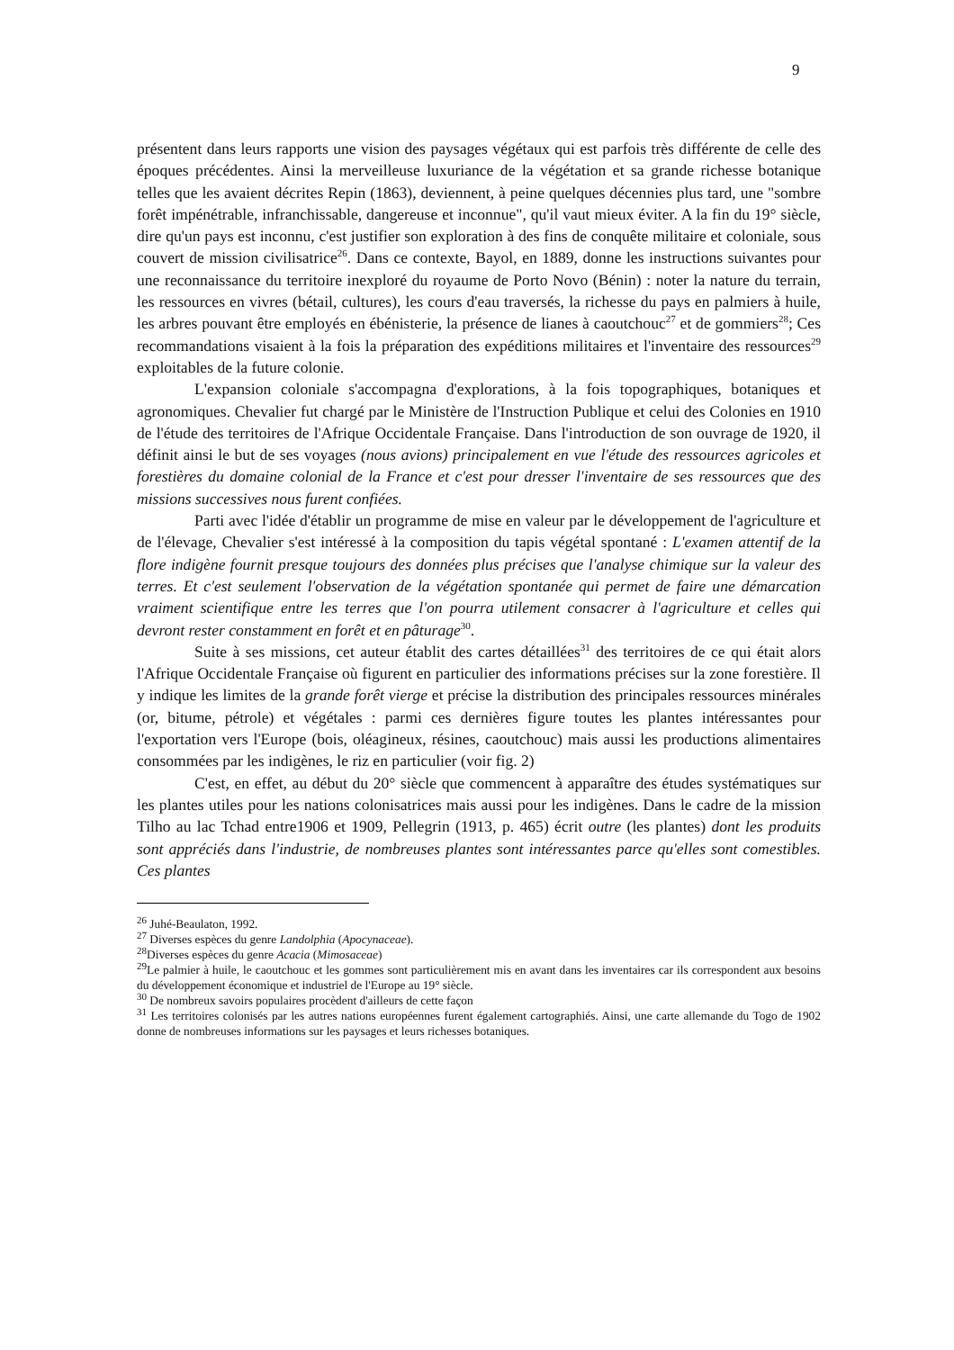9
présentent dans leurs rapports une vision des paysages végétaux qui est parfois très différente de celle des époques précédentes. Ainsi la merveilleuse luxuriance de la végétation et sa grande richesse botanique telles que les avaient décrites Repin (1863), deviennent, à peine quelques décennies plus tard, une "sombre forêt impénétrable, infranchissable, dangereuse et inconnue", qu'il vaut mieux éviter. A la fin du 19° siècle, dire qu'un pays est inconnu, c'est justifier son exploration à des fins de conquête militaire et coloniale, sous couvert de mission civilisatrice<sup>26</sup>. Dans ce contexte, Bayol, en 1889, donne les instructions suivantes pour une reconnaissance du territoire inexploré du royaume de Porto Novo (Bénin) : noter la nature du terrain, les ressources en vivres (bétail, cultures), les cours d'eau traversés, la richesse du pays en palmiers à huile, les arbres pouvant être employés en ébénisterie, la présence de lianes à caoutchouc<sup>27</sup> et de gommiers<sup>28</sup>; Ces recommandations visaient à la fois la préparation des expéditions militaires et l'inventaire des ressources<sup>29</sup> exploitables de la future colonie.
L'expansion coloniale s'accompagna d'explorations, à la fois topographiques, botaniques et agronomiques. Chevalier fut chargé par le Ministère de l'Instruction Publique et celui des Colonies en 1910 de l'étude des territoires de l'Afrique Occidentale Française. Dans l'introduction de son ouvrage de 1920, il définit ainsi le but de ses voyages (nous avions) principalement en vue l'étude des ressources agricoles et forestières du domaine colonial de la France et c'est pour dresser l'inventaire de ses ressources que des missions successives nous furent confiées.
Parti avec l'idée d'établir un programme de mise en valeur par le développement de l'agriculture et de l'élevage, Chevalier s'est intéressé à la composition du tapis végétal spontané : L'examen attentif de la flore indigène fournit presque toujours des données plus précises que l'analyse chimique sur la valeur des terres. Et c'est seulement l'observation de la végétation spontanée qui permet de faire une démarcation vraiment scientifique entre les terres que l'on pourra utilement consacrer à l'agriculture et celles qui devront rester constamment en forêt et en pâturage<sup>30</sup>.
Suite à ses missions, cet auteur établit des cartes détaillées<sup>31</sup> des territoires de ce qui était alors l'Afrique Occidentale Française où figurent en particulier des informations précises sur la zone forestière. Il y indique les limites de la grande forêt vierge et précise la distribution des principales ressources minérales (or, bitume, pétrole) et végétales : parmi ces dernières figure toutes les plantes intéressantes pour l'exportation vers l'Europe (bois, oléagineux, résines, caoutchouc) mais aussi les productions alimentaires consommées par les indigènes, le riz en particulier (voir fig. 2)
C'est, en effet, au début du 20° siècle que commencent à apparaître des études systématiques sur les plantes utiles pour les nations colonisatrices mais aussi pour les indigènes. Dans le cadre de la mission Tilho au lac Tchad entre1906 et 1909, Pellegrin (1913, p. 465) écrit outre (les plantes) dont les produits sont appréciés dans l'industrie, de nombreuses plantes sont intéressantes parce qu'elles sont comestibles. Ces plantes
<sup>26</sup> Juhé-Beaulaton, 1992.
<sup>27</sup> Diverses espèces du genre Landolphia (Apocynaceae).
<sup>28</sup> Diverses espèces du genre Acacia (Mimosaceae)
<sup>29</sup> Le palmier à huile, le caoutchouc et les gommes sont particulièrement mis en avant dans les inventaires car ils correspondent aux besoins du développement économique et industriel de l'Europe au 19° siècle.
<sup>30</sup> De nombreux savoirs populaires procèdent d'ailleurs de cette façon
<sup>31</sup> Les territoires colonisés par les autres nations européennes furent également cartographiés. Ainsi, une carte allemande du Togo de 1902 donne de nombreuses informations sur les paysages et leurs richesses botaniques.